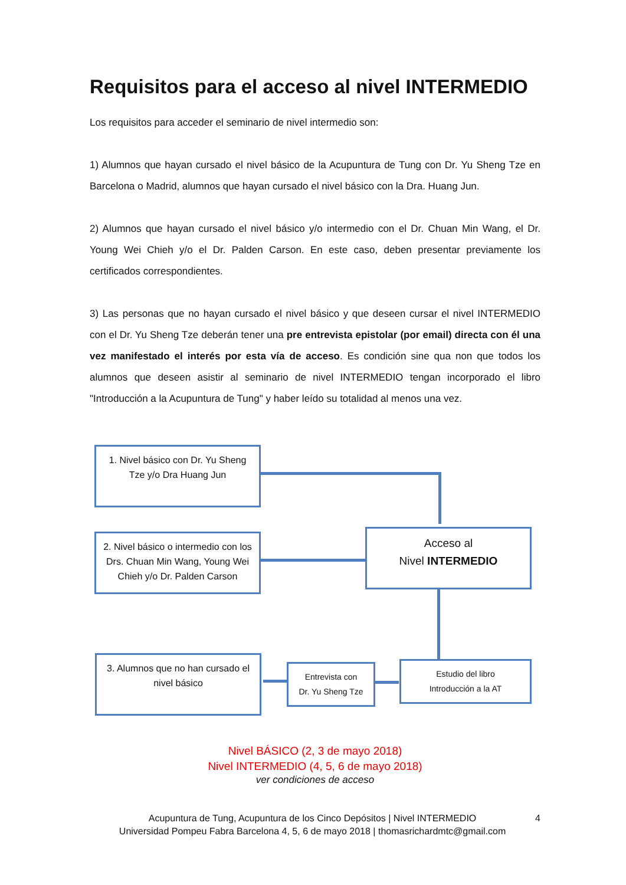Requisitos para el acceso al nivel INTERMEDIO
Los requisitos para acceder el seminario de nivel intermedio son:
1) Alumnos que hayan cursado el nivel básico de la Acupuntura de Tung con Dr. Yu Sheng Tze en Barcelona o Madrid, alumnos que hayan cursado el nivel básico con la Dra. Huang Jun.
2) Alumnos que hayan cursado el nivel básico y/o intermedio con el Dr. Chuan Min Wang, el Dr. Young Wei Chieh y/o el Dr. Palden Carson. En este caso, deben presentar previamente los certificados correspondientes.
3) Las personas que no hayan cursado el nivel básico y que deseen cursar el nivel INTERMEDIO con el Dr. Yu Sheng Tze deberán tener una pre entrevista epistolar (por email) directa con él una vez manifestado el interés por esta vía de acceso. Es condición sine qua non que todos los alumnos que deseen asistir al seminario de nivel INTERMEDIO tengan incorporado el libro "Introducción a la Acupuntura de Tung" y haber leído su totalidad al menos una vez.
1. Nivel básico con Dr. Yu Sheng
Tze y/o Dra Huang Jun
2. Nivel básico o intermedio con los Drs. Chuan Min Wang, Young Wei Chieh y/o Dr. Palden Carson
Acceso al
Nivel INTERMEDIO
3. Alumnos que no han cursado el
nivel básico
Entrevista con
Dr. Yu Sheng Tze
Estudio del libro
Introducción a la AT
Nivel BÁSICO (2, 3 de mayo 2018)
Nivel INTERMEDIO (4, 5, 6 de mayo 2018)
ver condiciones de acceso
Acupuntura de Tung, Acupuntura de los Cinco Depósitos | Nivel INTERMEDIO
Universidad Pompeu Fabra Barcelona 4, 5, 6 de mayo 2018 | thomasrichardmtc@gmail.com
4